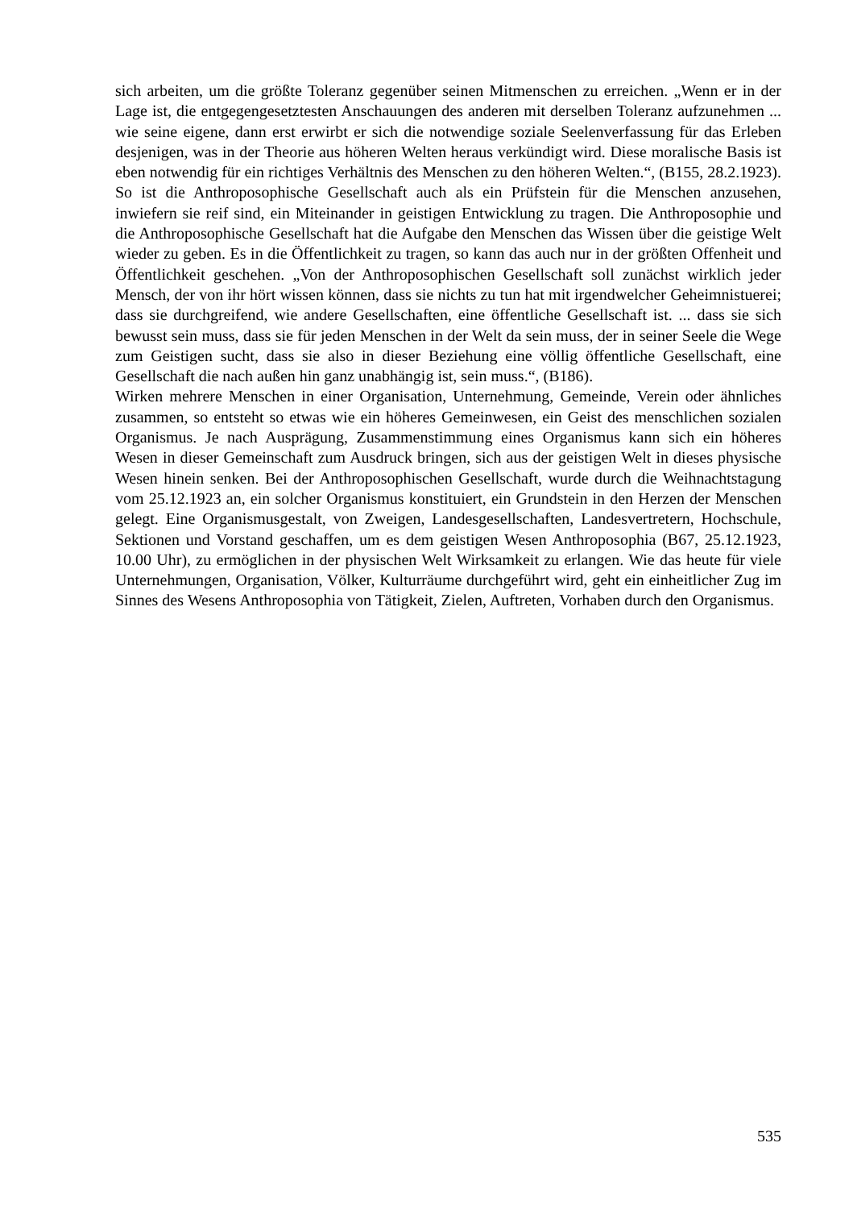sich arbeiten, um die größte Toleranz gegenüber seinen Mitmenschen zu erreichen. „Wenn er in der Lage ist, die entgegengesetztesten Anschauungen des anderen mit derselben Toleranz aufzunehmen ... wie seine eigene, dann erst erwirbt er sich die notwendige soziale Seelenverfassung für das Erleben desjenigen, was in der Theorie aus höheren Welten heraus verkündigt wird. Diese moralische Basis ist eben notwendig für ein richtiges Verhältnis des Menschen zu den höheren Welten.“, (B155, 28.2.1923). So ist die Anthroposophische Gesellschaft auch als ein Prüfstein für die Menschen anzusehen, inwiefern sie reif sind, ein Miteinander in geistigen Entwicklung zu tragen. Die Anthroposophie und die Anthroposophische Gesellschaft hat die Aufgabe den Menschen das Wissen über die geistige Welt wieder zu geben. Es in die Öffentlichkeit zu tragen, so kann das auch nur in der größten Offenheit und Öffentlichkeit geschehen. „Von der Anthroposophischen Gesellschaft soll zunächst wirklich jeder Mensch, der von ihr hört wissen können, dass sie nichts zu tun hat mit irgendwelcher Geheimnistuerei; dass sie durchgreifend, wie andere Gesellschaften, eine öffentliche Gesellschaft ist. ... dass sie sich bewusst sein muss, dass sie für jeden Menschen in der Welt da sein muss, der in seiner Seele die Wege zum Geistigen sucht, dass sie also in dieser Beziehung eine völlig öffentliche Gesellschaft, eine Gesellschaft die nach außen hin ganz unabhängig ist, sein muss.“, (B186).
Wirken mehrere Menschen in einer Organisation, Unternehmung, Gemeinde, Verein oder ähnliches zusammen, so entsteht so etwas wie ein höheres Gemeinwesen, ein Geist des menschlichen sozialen Organismus. Je nach Ausprägung, Zusammenstimmung eines Organismus kann sich ein höheres Wesen in dieser Gemeinschaft zum Ausdruck bringen, sich aus der geistigen Welt in dieses physische Wesen hinein senken. Bei der Anthroposophischen Gesellschaft, wurde durch die Weihnachtstagung vom 25.12.1923 an, ein solcher Organismus konstituiert, ein Grundstein in den Herzen der Menschen gelegt. Eine Organismusgestalt, von Zweigen, Landesgesellschaften, Landesvertretern, Hochschule, Sektionen und Vorstand geschaffen, um es dem geistigen Wesen Anthroposophia (B67, 25.12.1923, 10.00 Uhr), zu ermöglichen in der physischen Welt Wirksamkeit zu erlangen. Wie das heute für viele Unternehmungen, Organisation, Völker, Kulturräume durchgeführt wird, geht ein einheitlicher Zug im Sinnes des Wesens Anthroposophia von Tätigkeit, Zielen, Auftreten, Vorhaben durch den Organismus.
535